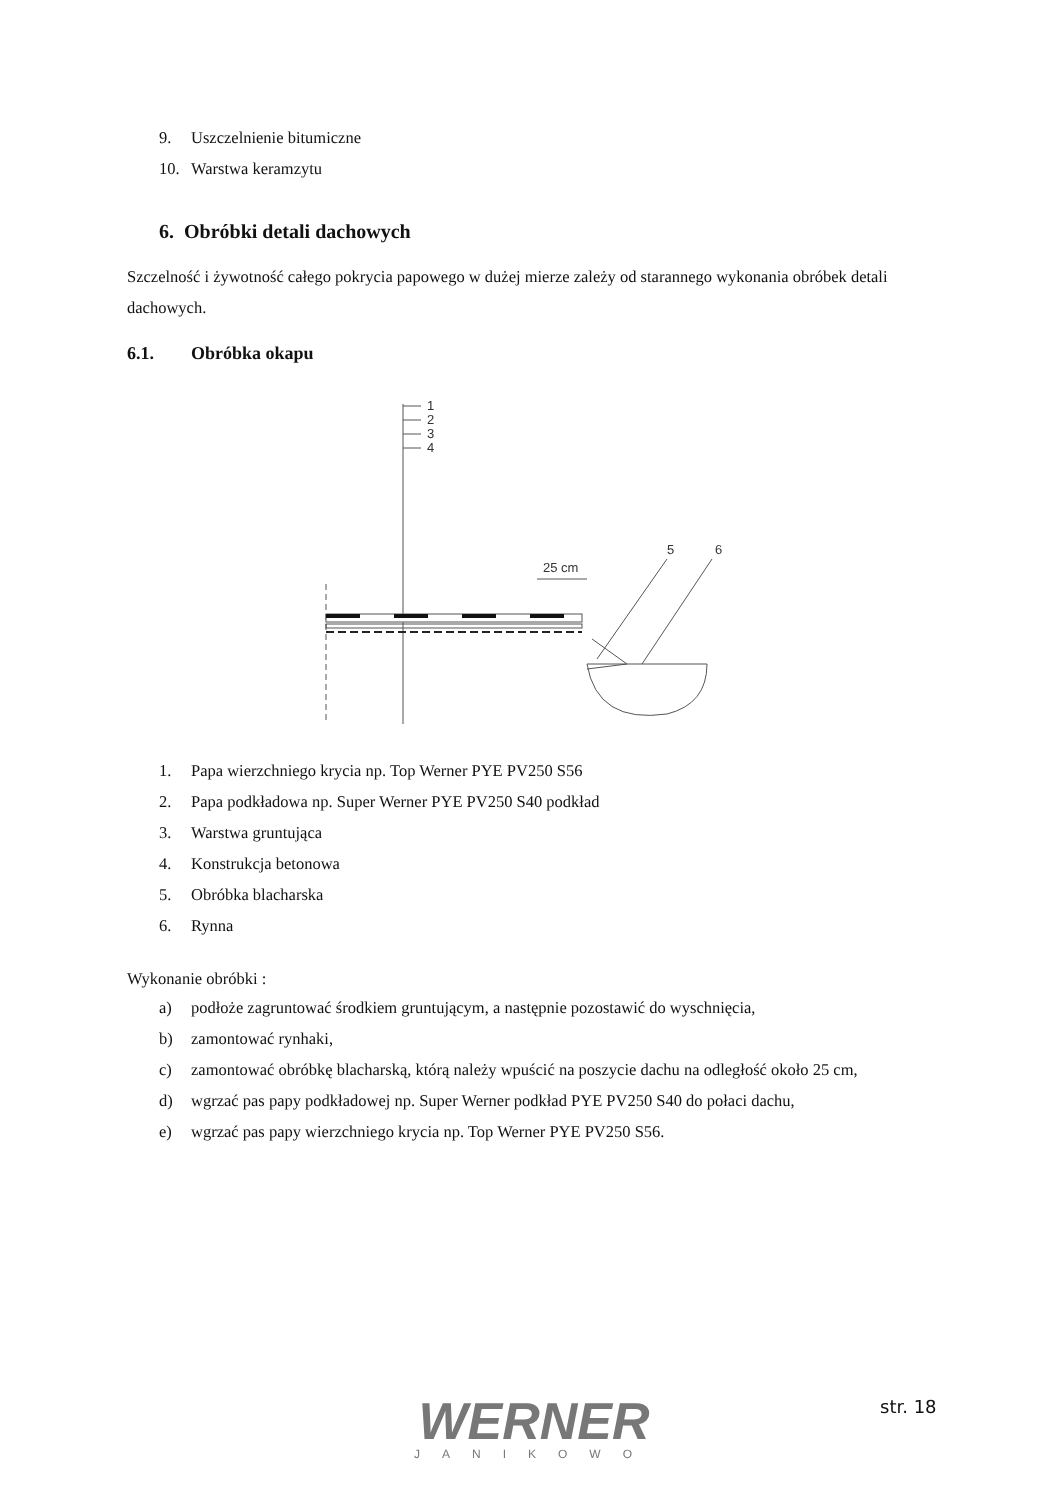9. Uszczelnienie bitumiczne
10. Warstwa keramzytu
6. Obróbki detali dachowych
Szczelność i żywotność całego pokrycia papowego w dużej mierze zależy od starannego wykonania obróbek detali dachowych.
6.1. Obróbka okapu
1
2
3
4
5
6
25 cm
1. Papa wierzchniego krycia np. Top Werner PYE PV250 S56
2. Papa podkładowa np. Super Werner PYE PV250 S40 podkład
3. Warstwa gruntująca
4. Konstrukcja betonowa
5. Obróbka blacharska
6. Rynna
Wykonanie obróbki :
a) podłoże zagruntować środkiem gruntującym, a następnie pozostawić do wyschnięcia,
b) zamontować rynhaki,
c) zamontować obróbkę blacharską, którą należy wpuścić na poszycie dachu na odległość około 25 cm,
d) wgrzać pas papy podkładowej np. Super Werner podkład PYE PV250 S40 do połaci dachu,
e) wgrzać pas papy wierzchniego krycia np. Top Werner PYE PV250 S56.
WERNER
JANIKOWO
str. 18